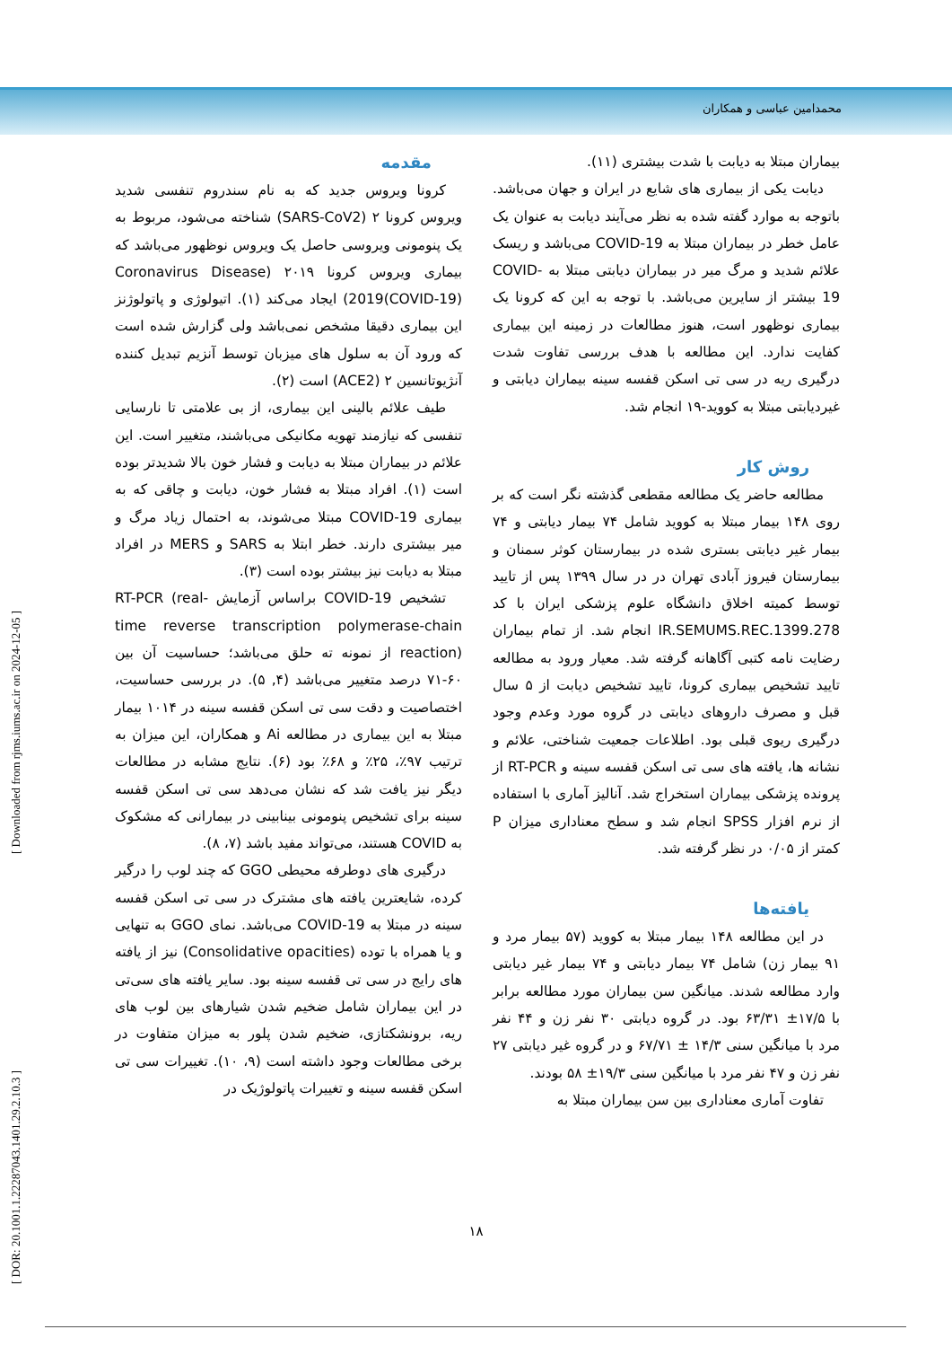محمدامین عباسی و همکاران
[ DOR: 20.1001.1.22287043.1401.29.2.10.3 ] [ Downloaded from rjms.iums.ac.ir on 2024-12-05 ]
مقدمه
کرونا ویروس جدید که به نام سندروم تنفسی شدید ویروس کرونا ۲ (SARS-CoV2) شناخته می‌شود، مربوط به یک پنومونی ویروسی حاصل یک ویروس نوظهور می‌باشد که بیماری ویروس کرونا ۲۰۱۹ (Coronavirus Disease 2019(COVID-19)) ایجاد می‌کند (۱). اتیولوژی و پاتولوژنز این بیماری دقیقا مشخص نمی‌باشد ولی گزارش شده است که ورود آن به سلول های میزبان توسط آنزیم تبدیل کننده آنژیوتانسین ۲ (ACE2) است (۲).
طیف علائم بالینی این بیماری، از بی علامتی تا نارسایی تنفسی که نیازمند تهویه مکانیکی می‌باشند، متغییر است. این علائم در بیماران مبتلا به دیابت و فشار خون بالا شدیدتر بوده است (۱). افراد مبتلا به فشار خون، دیابت و چاقی که به بیماری COVID-19 مبتلا می‌شوند، به احتمال زیاد مرگ و میر بیشتری دارند. خطر ابتلا به SARS و MERS در افراد مبتلا به دیابت نیز بیشتر بوده است (۳).
تشخیص COVID-19 براساس آزمایش RT-PCR (real-time reverse transcription polymerase-chain reaction) از نمونه ته حلق می‌باشد؛ حساسیت آن بین ۶۰-۷۱ درصد متغییر می‌باشد (۴, ۵). در بررسی حساسیت، اختصاصیت و دقت سی تی اسکن قفسه سینه در ۱۰۱۴ بیمار مبتلا به این بیماری در مطالعه Ai و همکاران، این میزان به ترتیب ۹۷٪، ۲۵٪ و ۶۸٪ بود (۶). نتایج مشابه در مطالعات دیگر نیز یافت شد که نشان می‌دهد سی تی اسکن قفسه سینه برای تشخیص پنومونی بینابینی در بیمارانی که مشکوک به COVID هستند، می‌تواند مفید باشد (۷، ۸).
درگیری های دوطرفه محیطی GGO که چند لوب را درگیر کرده، شایعترین یافته های مشترک در سی تی اسکن قفسه سینه در مبتلا به COVID-19 می‌باشد. نمای GGO به تنهایی و یا همراه با توده (Consolidative opacities) نیز از یافته های رایج در سی تی قفسه سینه بود. سایر یافته های سی‌تی در این بیماران شامل ضخیم شدن شیارهای بین لوب های ریه، برونشکتازی، ضخیم شدن پلور به میزان متفاوت در برخی مطالعات وجود داشته است (۹، ۱۰). تغییرات سی تی اسکن قفسه سینه و تغییرات پاتولوژیک در
بیماران مبتلا به دیابت با شدت بیشتری (۱۱).
دیابت یکی از بیماری های شایع در ایران و جهان می‌باشد. باتوجه به موارد گفته شده به نظر می‌آیند دیابت به عنوان یک عامل خطر در بیماران مبتلا به COVID-19 می‌باشد و ریسک علائم شدید و مرگ میر در بیماران دیابتی مبتلا به COVID-19 بیشتر از سایرین می‌باشد. با توجه به این که کرونا یک بیماری نوظهور است، هنوز مطالعات در زمینه این بیماری کفایت ندارد. این مطالعه با هدف بررسی تفاوت شدت درگیری ریه در سی تی اسکن قفسه سینه بیماران دیابتی و غیردیابتی مبتلا به کووید-۱۹ انجام شد.
روش کار
مطالعه حاضر یک مطالعه مقطعی گذشته نگر است که بر روی ۱۴۸ بیمار مبتلا به کووید شامل ۷۴ بیمار دیابتی و ۷۴ بیمار غیر دیابتی بستری شده در بیمارستان کوثر سمنان و بیمارستان فیروز آبادی تهران در در سال ۱۳۹۹ پس از تایید توسط کمیته اخلاق دانشگاه علوم پزشکی ایران با کد IR.SEMUMS.REC.1399.278 انجام شد. از تمام بیماران رضایت نامه کتبی آگاهانه گرفته شد. معیار ورود به مطالعه تایید تشخیص بیماری کرونا، تایید تشخیص دیابت از ۵ سال قبل و مصرف داروهای دیابتی در گروه مورد وعدم وجود درگیری ریوی قبلی بود. اطلاعات جمعیت شناختی، علائم و نشانه ها، یافته های سی تی اسکن قفسه سینه و RT-PCR از پرونده پزشکی بیماران استخراج شد. آنالیز آماری با استفاده از نرم افزار SPSS انجام شد و سطح معناداری میزان P کمتر از ۰/۰۵ در نظر گرفته شد.
یافته‌ها
در این مطالعه ۱۴۸ بیمار مبتلا به کووید (۵۷ بیمار مرد و ۹۱ بیمار زن) شامل ۷۴ بیمار دیابتی و ۷۴ بیمار غیر دیابتی وارد مطالعه شدند. میانگین سن بیماران مورد مطالعه برابر با ۱۷/۵± ۶۳/۳۱ بود. در گروه دیابتی ۳۰ نفر زن و ۴۴ نفر مرد با میانگین سنی ۱۴/۳ ± ۶۷/۷۱ و در گروه غیر دیابتی ۲۷ نفر زن و ۴۷ نفر مرد با میانگین سنی ۱۹/۳± ۵۸ بودند.
تفاوت آماری معناداری بین سن بیماران مبتلا به
۱۸